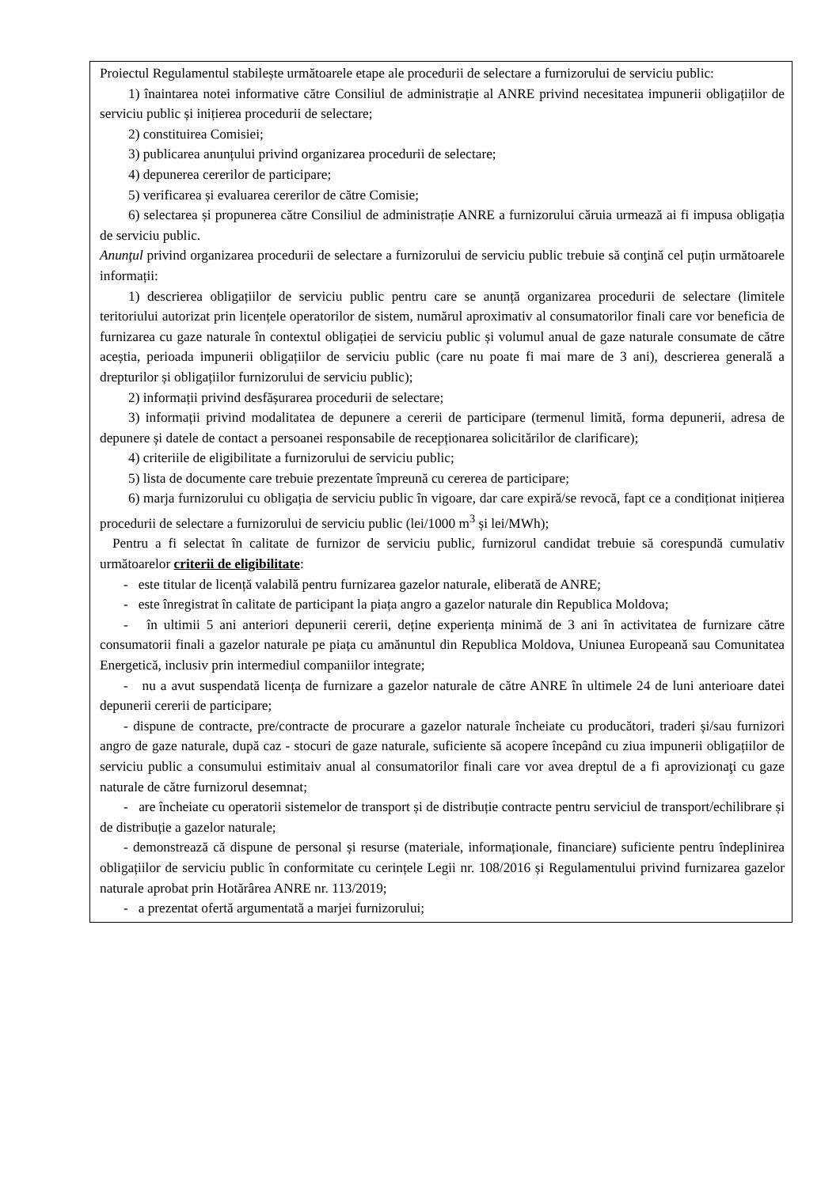| Proiectul Regulamentul stabilește următoarele etape ale procedurii de selectare a furnizorului de serviciu public: 1) înaintarea notei informative către Consiliul de administrație al ANRE privind necesitatea impunerii obligațiilor de serviciu public și inițierea procedurii de selectare; 2) constituirea Comisiei; 3) publicarea anunțului privind organizarea procedurii de selectare; 4) depunerea cererilor de participare; 5) verificarea și evaluarea cererilor de către Comisie; 6) selectarea și propunerea către Consiliul de administrație ANRE a furnizorului căruia urmează ai fi impusa obligația de serviciu public. Anunţul privind organizarea procedurii de selectare a furnizorului de serviciu public trebuie să conţină cel puțin următoarele informații: 1) descrierea obligațiilor de serviciu public pentru care se anunță organizarea procedurii de selectare (limitele teritoriului autorizat prin licențele operatorilor de sistem, numărul aproximativ al consumatorilor finali care vor beneficia de furnizarea cu gaze naturale în contextul obligației de serviciu public și volumul anual de gaze naturale consumate de către aceștia, perioada impunerii obligațiilor de serviciu public (care nu poate fi mai mare de 3 ani), descrierea generală a drepturilor și obligațiilor furnizorului de serviciu public); 2) informații privind desfășurarea procedurii de selectare; 3) informații privind modalitatea de depunere a cererii de participare (termenul limită, forma depunerii, adresa de depunere și datele de contact a persoanei responsabile de recepționarea solicitărilor de clarificare); 4) criteriile de eligibilitate a furnizorului de serviciu public; 5) lista de documente care trebuie prezentate împreună cu cererea de participare; 6) marja furnizorului cu obligația de serviciu public în vigoare, dar care expiră/se revocă, fapt ce a condiționat inițierea procedurii de selectare a furnizorului de serviciu public (lei/1000 m<sup>3</sup> și lei/MWh); Pentru a fi selectat în calitate de furnizor de serviciu public, furnizorul candidat trebuie să corespundă cumulativ următoarelor criterii de eligibilitate : - este titular de licență valabilă pentru furnizarea gazelor naturale, eliberată de ANRE; - este înregistrat în calitate de participant la piața angro a gazelor naturale din Republica Moldova; - în ultimii 5 ani anteriori depunerii cererii, deține experiența minimă de 3 ani în activitatea de furnizare către consumatorii finali a gazelor naturale pe piața cu amănuntul din Republica Moldova, Uniunea Europeană sau Comunitatea Energetică, inclusiv prin intermediul companiilor integrate; - nu a avut suspendată licența de furnizare a gazelor naturale de către ANRE în ultimele 24 de luni anterioare datei depunerii cererii de participare; - dispune de contracte, pre/contracte de procurare a gazelor naturale încheiate cu producători, traderi și/sau furnizori angro de gaze naturale, după caz - stocuri de gaze naturale, suficiente să acopere începând cu ziua impunerii obligațiilor de serviciu public a consumului estimitaiv anual al consumatorilor finali care vor avea dreptul de a fi aprovizionaţi cu gaze naturale de către furnizorul desemnat; - are încheiate cu operatorii sistemelor de transport și de distribuție contracte pentru serviciul de transport/echilibrare și de distribuție a gazelor naturale; - demonstrează că dispune de personal și resurse (materiale, informaționale, financiare) suficiente pentru îndeplinirea obligațiilor de serviciu public în conformitate cu cerințele Legii nr. 108/2016 și Regulamentului privind furnizarea gazelor naturale aprobat prin Hotărârea ANRE nr. 113/2019; - a prezentat ofertă argumentată a marjei furnizorului; |